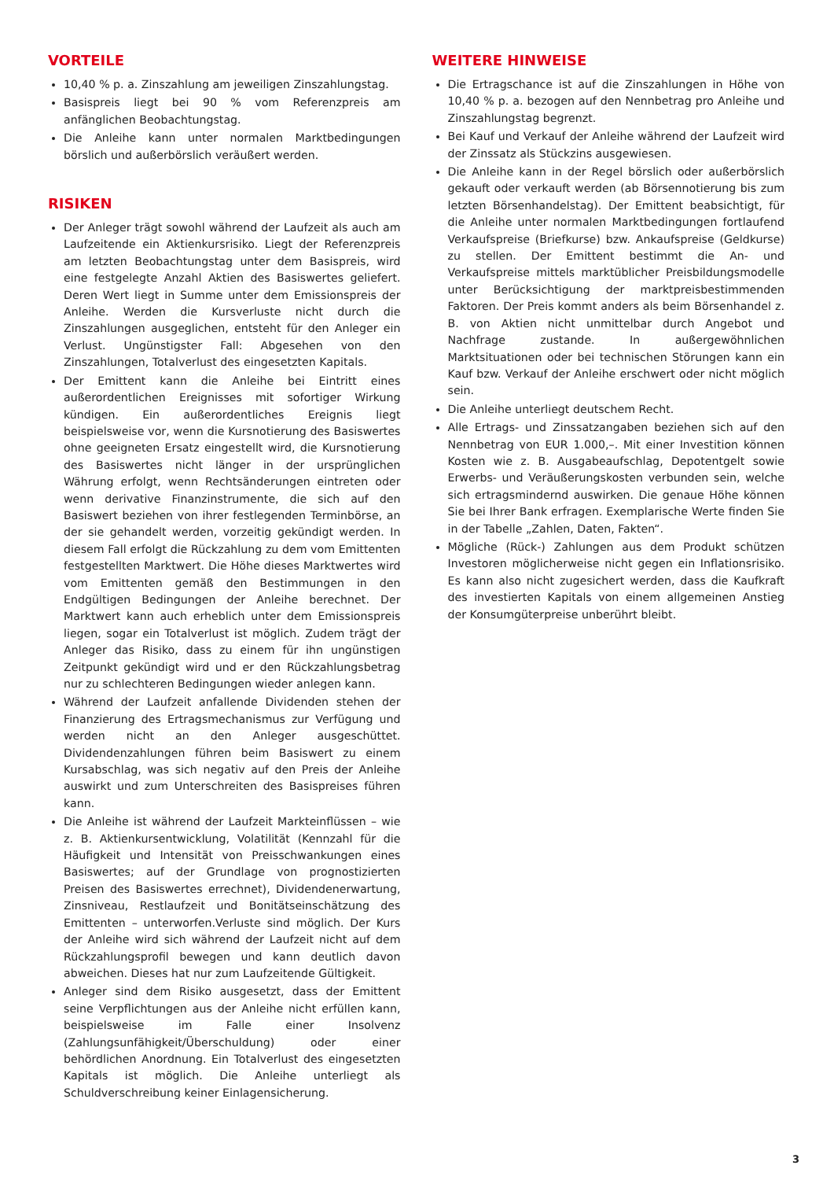VORTEILE
10,40 % p. a. Zinszahlung am jeweiligen Zinszahlungstag.
Basispreis liegt bei 90 % vom Referenzpreis am anfänglichen Beobachtungstag.
Die Anleihe kann unter normalen Marktbedingungen börslich und außerbörslich veräußert werden.
RISIKEN
Der Anleger trägt sowohl während der Laufzeit als auch am Laufzeitende ein Aktienkursrisiko. Liegt der Referenzpreis am letzten Beobachtungstag unter dem Basispreis, wird eine festgelegte Anzahl Aktien des Basiswertes geliefert. Deren Wert liegt in Summe unter dem Emissionspreis der Anleihe. Werden die Kursverluste nicht durch die Zinszahlungen ausgeglichen, entsteht für den Anleger ein Verlust. Ungünstigster Fall: Abgesehen von den Zinszahlungen, Totalverlust des eingesetzten Kapitals.
Der Emittent kann die Anleihe bei Eintritt eines außerordentlichen Ereignisses mit sofortiger Wirkung kündigen. Ein außerordentliches Ereignis liegt beispielsweise vor, wenn die Kursnotierung des Basiswertes ohne geeigneten Ersatz eingestellt wird, die Kursnotierung des Basiswertes nicht länger in der ursprünglichen Währung erfolgt, wenn Rechtsänderungen eintreten oder wenn derivative Finanzinstrumente, die sich auf den Basiswert beziehen von ihrer festlegenden Terminbörse, an der sie gehandelt werden, vorzeitig gekündigt werden. In diesem Fall erfolgt die Rückzahlung zu dem vom Emittenten festgestellten Marktwert. Die Höhe dieses Marktwertes wird vom Emittenten gemäß den Bestimmungen in den Endgültigen Bedingungen der Anleihe berechnet. Der Marktwert kann auch erheblich unter dem Emissionspreis liegen, sogar ein Totalverlust ist möglich. Zudem trägt der Anleger das Risiko, dass zu einem für ihn ungünstigen Zeitpunkt gekündigt wird und er den Rückzahlungsbetrag nur zu schlechteren Bedingungen wieder anlegen kann.
Während der Laufzeit anfallende Dividenden stehen der Finanzierung des Ertragsmechanismus zur Verfügung und werden nicht an den Anleger ausgeschüttet. Dividendenzahlungen führen beim Basiswert zu einem Kursabschlag, was sich negativ auf den Preis der Anleihe auswirkt und zum Unterschreiten des Basispreises führen kann.
Die Anleihe ist während der Laufzeit Markteinflüssen – wie z. B. Aktienkursentwicklung, Volatilität (Kennzahl für die Häufigkeit und Intensität von Preisschwankungen eines Basiswertes; auf der Grundlage von prognostizierten Preisen des Basiswertes errechnet), Dividendenerwartung, Zinsniveau, Restlaufzeit und Bonitätseinschätzung des Emittenten – unterworfen.Verluste sind möglich. Der Kurs der Anleihe wird sich während der Laufzeit nicht auf dem Rückzahlungsprofil bewegen und kann deutlich davon abweichen. Dieses hat nur zum Laufzeitende Gültigkeit.
Anleger sind dem Risiko ausgesetzt, dass der Emittent seine Verpflichtungen aus der Anleihe nicht erfüllen kann, beispielsweise im Falle einer Insolvenz (Zahlungsunfähigkeit/Überschuldung) oder einer behördlichen Anordnung. Ein Totalverlust des eingesetzten Kapitals ist möglich. Die Anleihe unterliegt als Schuldverschreibung keiner Einlagensicherung.
WEITERE HINWEISE
Die Ertragschance ist auf die Zinszahlungen in Höhe von 10,40 % p. a. bezogen auf den Nennbetrag pro Anleihe und Zinszahlungstag begrenzt.
Bei Kauf und Verkauf der Anleihe während der Laufzeit wird der Zinssatz als Stückzins ausgewiesen.
Die Anleihe kann in der Regel börslich oder außerbörslich gekauft oder verkauft werden (ab Börsennotierung bis zum letzten Börsenhandelstag). Der Emittent beabsichtigt, für die Anleihe unter normalen Marktbedingungen fortlaufend Verkaufspreise (Briefkurse) bzw. Ankaufspreise (Geldkurse) zu stellen. Der Emittent bestimmt die An- und Verkaufspreise mittels marktüblicher Preisbildungsmodelle unter Berücksichtigung der marktpreisbestimmenden Faktoren. Der Preis kommt anders als beim Börsenhandel z. B. von Aktien nicht unmittelbar durch Angebot und Nachfrage zustande. In außergewöhnlichen Marktsituationen oder bei technischen Störungen kann ein Kauf bzw. Verkauf der Anleihe erschwert oder nicht möglich sein.
Die Anleihe unterliegt deutschem Recht.
Alle Ertrags- und Zinssatzangaben beziehen sich auf den Nennbetrag von EUR 1.000,–. Mit einer Investition können Kosten wie z. B. Ausgabeaufschlag, Depotentgelt sowie Erwerbs- und Veräußerungskosten verbunden sein, welche sich ertragsmindernd auswirken. Die genaue Höhe können Sie bei Ihrer Bank erfragen. Exemplarische Werte finden Sie in der Tabelle „Zahlen, Daten, Fakten“.
Mögliche (Rück-) Zahlungen aus dem Produkt schützen Investoren möglicherweise nicht gegen ein Inflationsrisiko. Es kann also nicht zugesichert werden, dass die Kaufkraft des investierten Kapitals von einem allgemeinen Anstieg der Konsumgüterpreise unberührt bleibt.
3